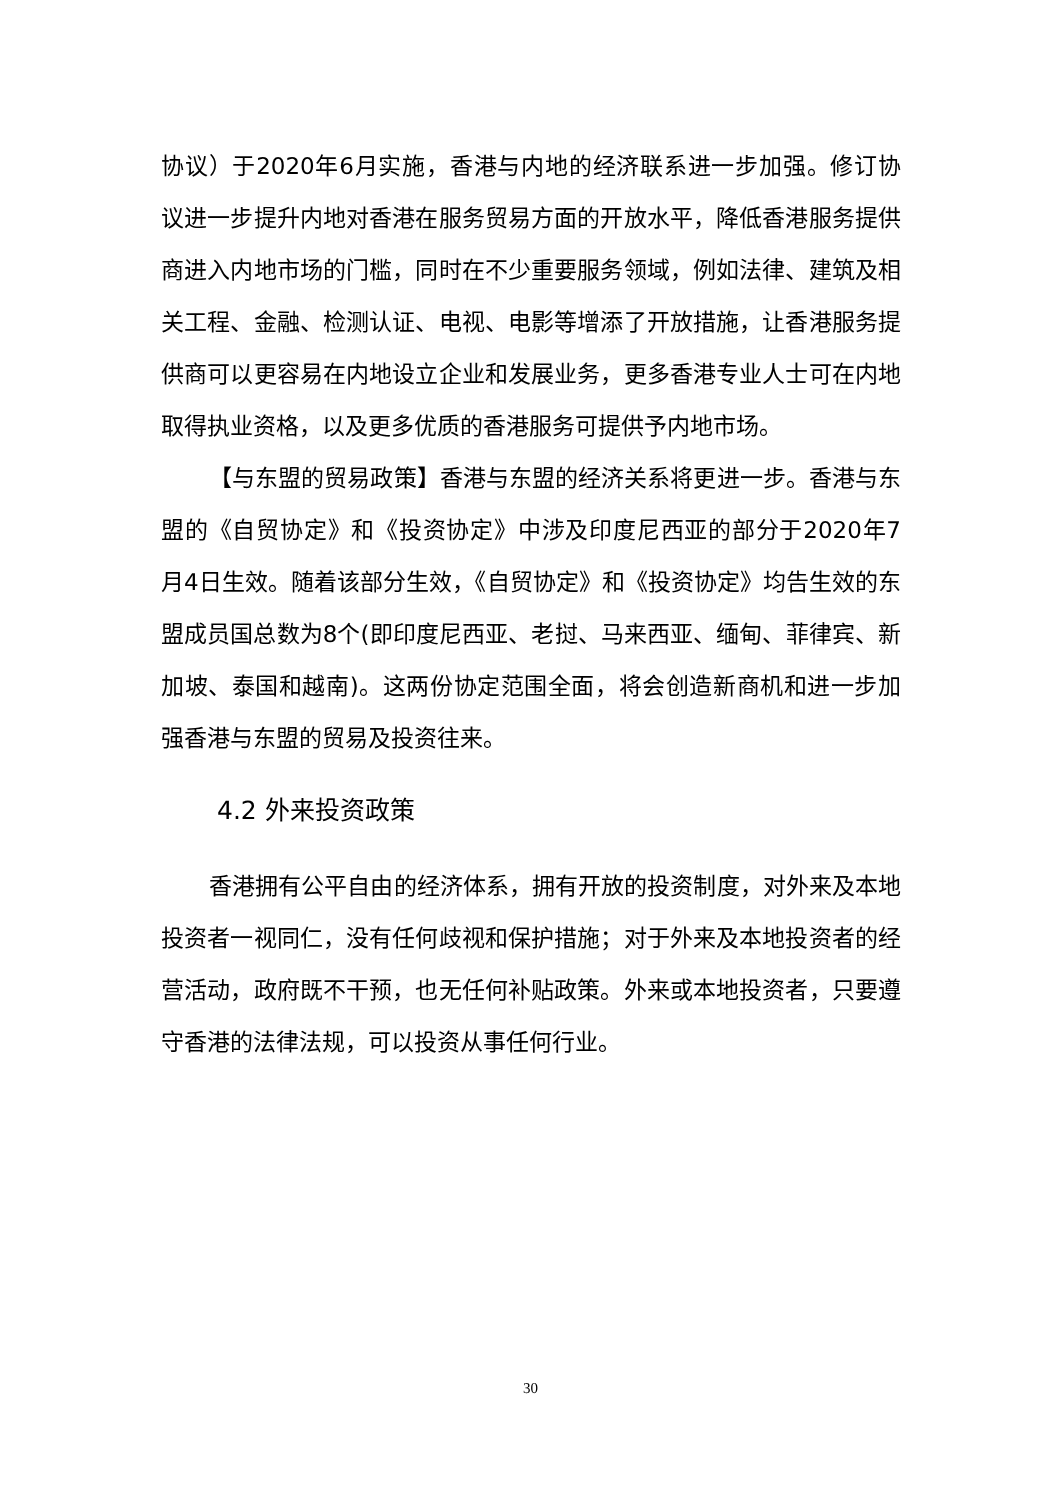协议）于2020年6月实施，香港与内地的经济联系进一步加强。修订协议进一步提升内地对香港在服务贸易方面的开放水平，降低香港服务提供商进入内地市场的门槛，同时在不少重要服务领域，例如法律、建筑及相关工程、金融、检测认证、电视、电影等增添了开放措施，让香港服务提供商可以更容易在内地设立企业和发展业务，更多香港专业人士可在内地取得执业资格，以及更多优质的香港服务可提供予内地市场。
【与东盟的贸易政策】香港与东盟的经济关系将更进一步。香港与东盟的《自贸协定》和《投资协定》中涉及印度尼西亚的部分于2020年7月4日生效。随着该部分生效，《自贸协定》和《投资协定》均告生效的东盟成员国总数为8个(即印度尼西亚、老挝、马来西亚、缅甸、菲律宾、新加坡、泰国和越南)。这两份协定范围全面，将会创造新商机和进一步加强香港与东盟的贸易及投资往来。
4.2 外来投资政策
香港拥有公平自由的经济体系，拥有开放的投资制度，对外来及本地投资者一视同仁，没有任何歧视和保护措施；对于外来及本地投资者的经营活动，政府既不干预，也无任何补贴政策。外来或本地投资者，只要遵守香港的法律法规，可以投资从事任何行业。
30